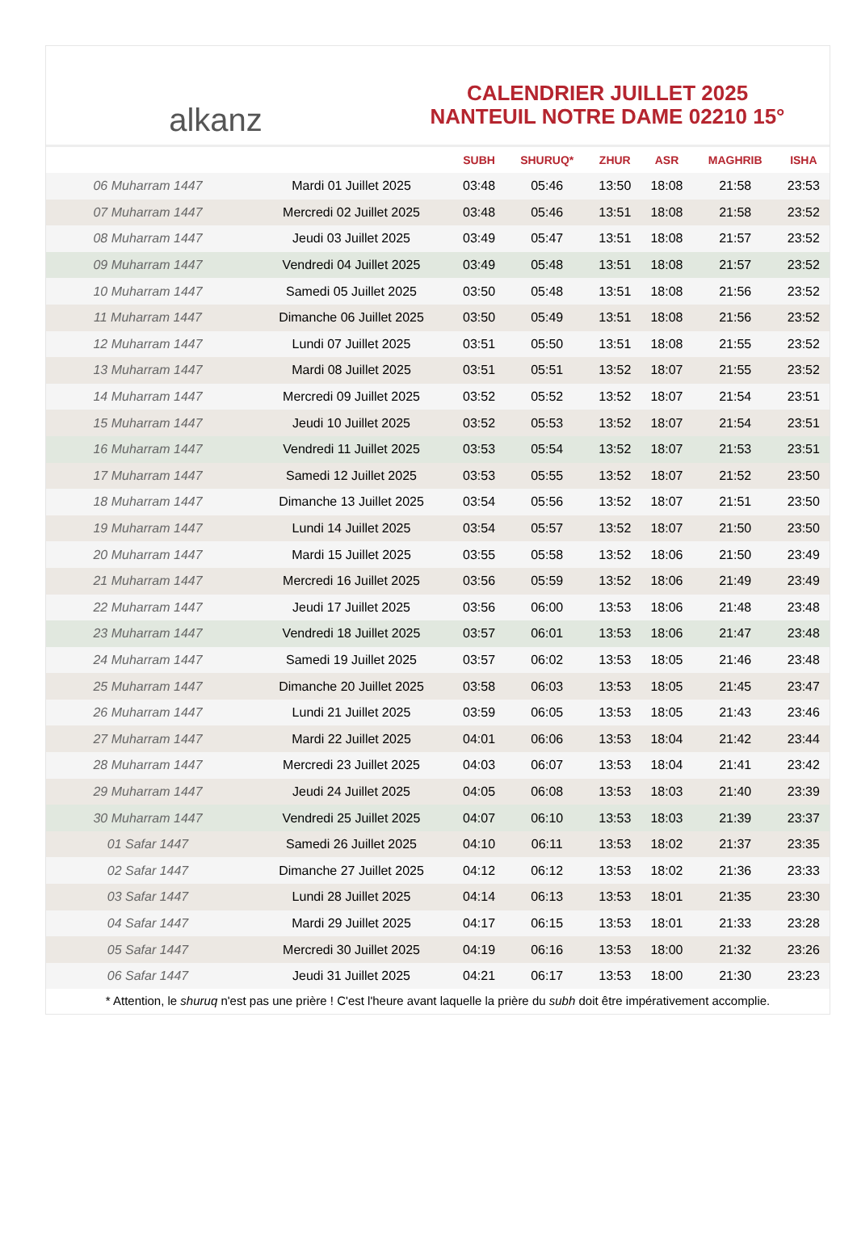alkanz
CALENDRIER JUILLET 2025
NANTEUIL NOTRE DAME 02210 15°
| | | SUBH | SHURUQ* | ZHUR | ASR | MAGHRIB | ISHA |
| --- | --- | --- | --- | --- | --- | --- | --- |
| 06 Muharram 1447 | Mardi 01 Juillet 2025 | 03:48 | 05:46 | 13:50 | 18:08 | 21:58 | 23:53 |
| 07 Muharram 1447 | Mercredi 02 Juillet 2025 | 03:48 | 05:46 | 13:51 | 18:08 | 21:58 | 23:52 |
| 08 Muharram 1447 | Jeudi 03 Juillet 2025 | 03:49 | 05:47 | 13:51 | 18:08 | 21:57 | 23:52 |
| 09 Muharram 1447 | Vendredi 04 Juillet 2025 | 03:49 | 05:48 | 13:51 | 18:08 | 21:57 | 23:52 |
| 10 Muharram 1447 | Samedi 05 Juillet 2025 | 03:50 | 05:48 | 13:51 | 18:08 | 21:56 | 23:52 |
| 11 Muharram 1447 | Dimanche 06 Juillet 2025 | 03:50 | 05:49 | 13:51 | 18:08 | 21:56 | 23:52 |
| 12 Muharram 1447 | Lundi 07 Juillet 2025 | 03:51 | 05:50 | 13:51 | 18:08 | 21:55 | 23:52 |
| 13 Muharram 1447 | Mardi 08 Juillet 2025 | 03:51 | 05:51 | 13:52 | 18:07 | 21:55 | 23:52 |
| 14 Muharram 1447 | Mercredi 09 Juillet 2025 | 03:52 | 05:52 | 13:52 | 18:07 | 21:54 | 23:51 |
| 15 Muharram 1447 | Jeudi 10 Juillet 2025 | 03:52 | 05:53 | 13:52 | 18:07 | 21:54 | 23:51 |
| 16 Muharram 1447 | Vendredi 11 Juillet 2025 | 03:53 | 05:54 | 13:52 | 18:07 | 21:53 | 23:51 |
| 17 Muharram 1447 | Samedi 12 Juillet 2025 | 03:53 | 05:55 | 13:52 | 18:07 | 21:52 | 23:50 |
| 18 Muharram 1447 | Dimanche 13 Juillet 2025 | 03:54 | 05:56 | 13:52 | 18:07 | 21:51 | 23:50 |
| 19 Muharram 1447 | Lundi 14 Juillet 2025 | 03:54 | 05:57 | 13:52 | 18:07 | 21:50 | 23:50 |
| 20 Muharram 1447 | Mardi 15 Juillet 2025 | 03:55 | 05:58 | 13:52 | 18:06 | 21:50 | 23:49 |
| 21 Muharram 1447 | Mercredi 16 Juillet 2025 | 03:56 | 05:59 | 13:52 | 18:06 | 21:49 | 23:49 |
| 22 Muharram 1447 | Jeudi 17 Juillet 2025 | 03:56 | 06:00 | 13:53 | 18:06 | 21:48 | 23:48 |
| 23 Muharram 1447 | Vendredi 18 Juillet 2025 | 03:57 | 06:01 | 13:53 | 18:06 | 21:47 | 23:48 |
| 24 Muharram 1447 | Samedi 19 Juillet 2025 | 03:57 | 06:02 | 13:53 | 18:05 | 21:46 | 23:48 |
| 25 Muharram 1447 | Dimanche 20 Juillet 2025 | 03:58 | 06:03 | 13:53 | 18:05 | 21:45 | 23:47 |
| 26 Muharram 1447 | Lundi 21 Juillet 2025 | 03:59 | 06:05 | 13:53 | 18:05 | 21:43 | 23:46 |
| 27 Muharram 1447 | Mardi 22 Juillet 2025 | 04:01 | 06:06 | 13:53 | 18:04 | 21:42 | 23:44 |
| 28 Muharram 1447 | Mercredi 23 Juillet 2025 | 04:03 | 06:07 | 13:53 | 18:04 | 21:41 | 23:42 |
| 29 Muharram 1447 | Jeudi 24 Juillet 2025 | 04:05 | 06:08 | 13:53 | 18:03 | 21:40 | 23:39 |
| 30 Muharram 1447 | Vendredi 25 Juillet 2025 | 04:07 | 06:10 | 13:53 | 18:03 | 21:39 | 23:37 |
| 01 Safar 1447 | Samedi 26 Juillet 2025 | 04:10 | 06:11 | 13:53 | 18:02 | 21:37 | 23:35 |
| 02 Safar 1447 | Dimanche 27 Juillet 2025 | 04:12 | 06:12 | 13:53 | 18:02 | 21:36 | 23:33 |
| 03 Safar 1447 | Lundi 28 Juillet 2025 | 04:14 | 06:13 | 13:53 | 18:01 | 21:35 | 23:30 |
| 04 Safar 1447 | Mardi 29 Juillet 2025 | 04:17 | 06:15 | 13:53 | 18:01 | 21:33 | 23:28 |
| 05 Safar 1447 | Mercredi 30 Juillet 2025 | 04:19 | 06:16 | 13:53 | 18:00 | 21:32 | 23:26 |
| 06 Safar 1447 | Jeudi 31 Juillet 2025 | 04:21 | 06:17 | 13:53 | 18:00 | 21:30 | 23:23 |
* Attention, le shuruq n'est pas une prière ! C'est l'heure avant laquelle la prière du subh doit être impérativement accomplie.